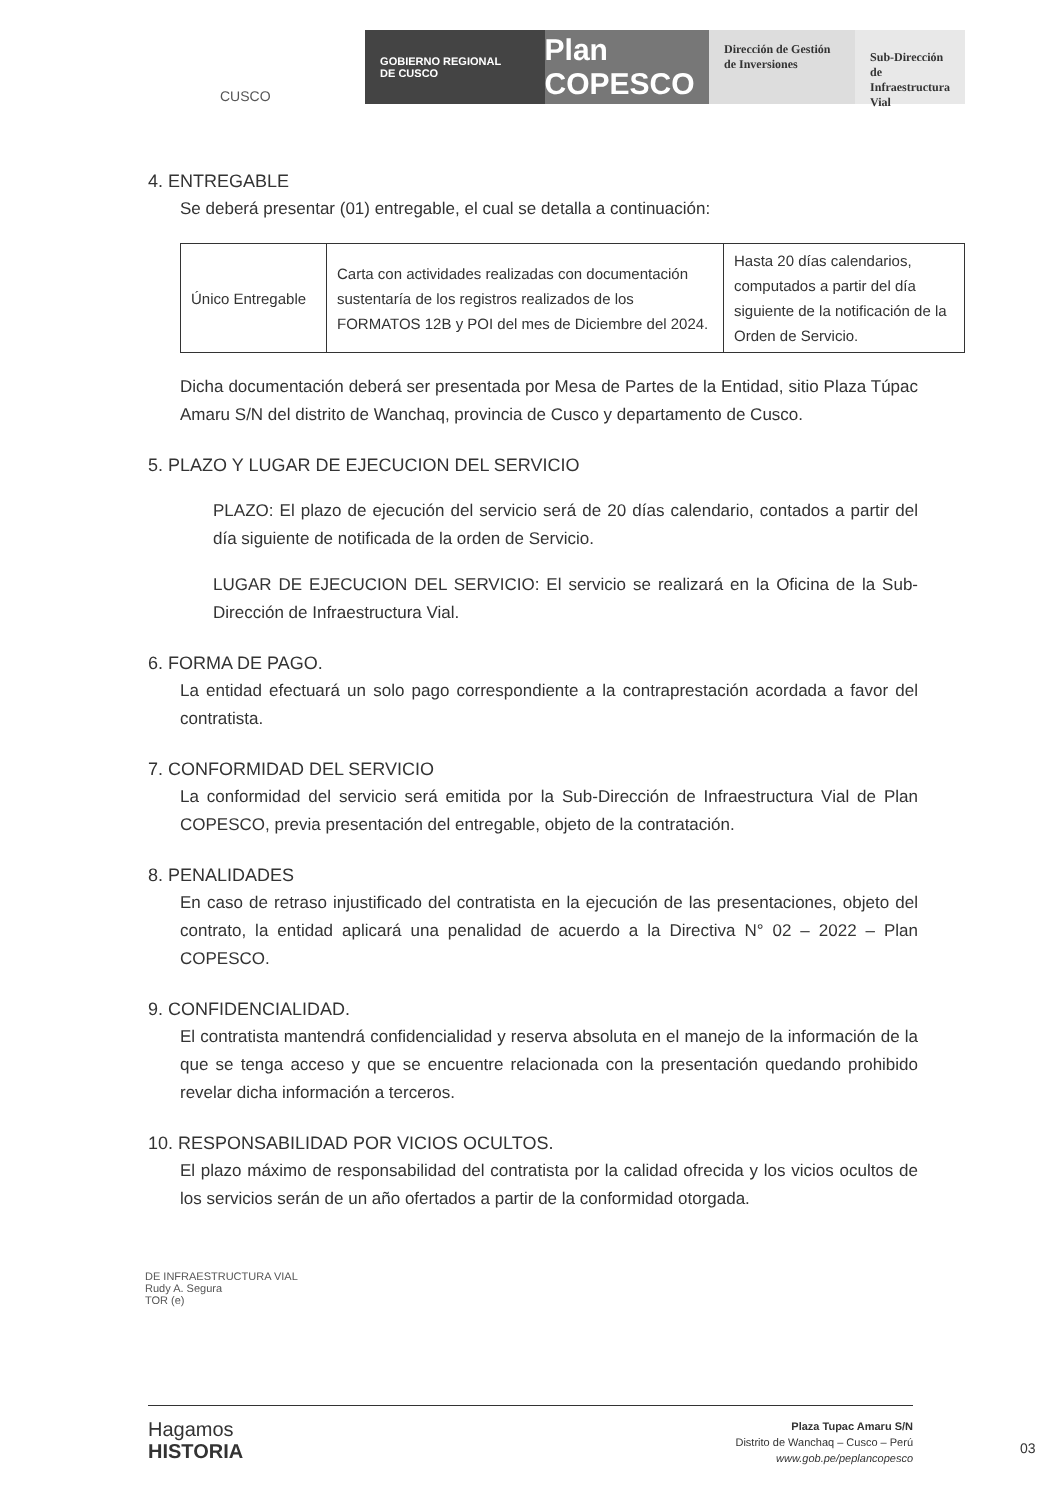CUSCO
GOBIERNO REGIONAL
DE CUSCO
Plan COPESCO
Dirección de Gestión de Inversiones
Sub-Dirección de Infraestructura Vial
4. ENTREGABLE
Se deberá presentar (01) entregable, el cual se detalla a continuación:
| Único Entregable | Carta con actividades realizadas con documentación sustentaría de los registros realizados de los FORMATOS 12B y POI del mes de Diciembre del 2024. | Hasta 20 días calendarios, computados a partir del día siguiente de la notificación de la Orden de Servicio. |
Dicha documentación deberá ser presentada por Mesa de Partes de la Entidad, sitio Plaza Túpac Amaru S/N del distrito de Wanchaq, provincia de Cusco y departamento de Cusco.
5. PLAZO Y LUGAR DE EJECUCION DEL SERVICIO
PLAZO: El plazo de ejecución del servicio será de 20 días calendario, contados a partir del día siguiente de notificada de la orden de Servicio.
LUGAR DE EJECUCION DEL SERVICIO: El servicio se realizará en la Oficina de la Sub-Dirección de Infraestructura Vial.
6. FORMA DE PAGO.
La entidad efectuará un solo pago correspondiente a la contraprestación acordada a favor del contratista.
7. CONFORMIDAD DEL SERVICIO
La conformidad del servicio será emitida por la Sub-Dirección de Infraestructura Vial de Plan COPESCO, previa presentación del entregable, objeto de la contratación.
8. PENALIDADES
En caso de retraso injustificado del contratista en la ejecución de las presentaciones, objeto del contrato, la entidad aplicará una penalidad de acuerdo a la Directiva N° 02 – 2022 – Plan COPESCO.
9. CONFIDENCIALIDAD.
El contratista mantendrá confidencialidad y reserva absoluta en el manejo de la información de la que se tenga acceso y que se encuentre relacionada con la presentación quedando prohibido revelar dicha información a terceros.
10. RESPONSABILIDAD POR VICIOS OCULTOS.
El plazo máximo de responsabilidad del contratista por la calidad ofrecida y los vicios ocultos de los servicios serán de un año ofertados a partir de la conformidad otorgada.
DE INFRAESTRUCTURA VIAL
Rudy A. Segura
TOR (e)
Hagamos
HISTORIA
Plaza Tupac Amaru S/N
Distrito de Wanchaq – Cusco – Perú
www.gob.pe/peplancopesco
03